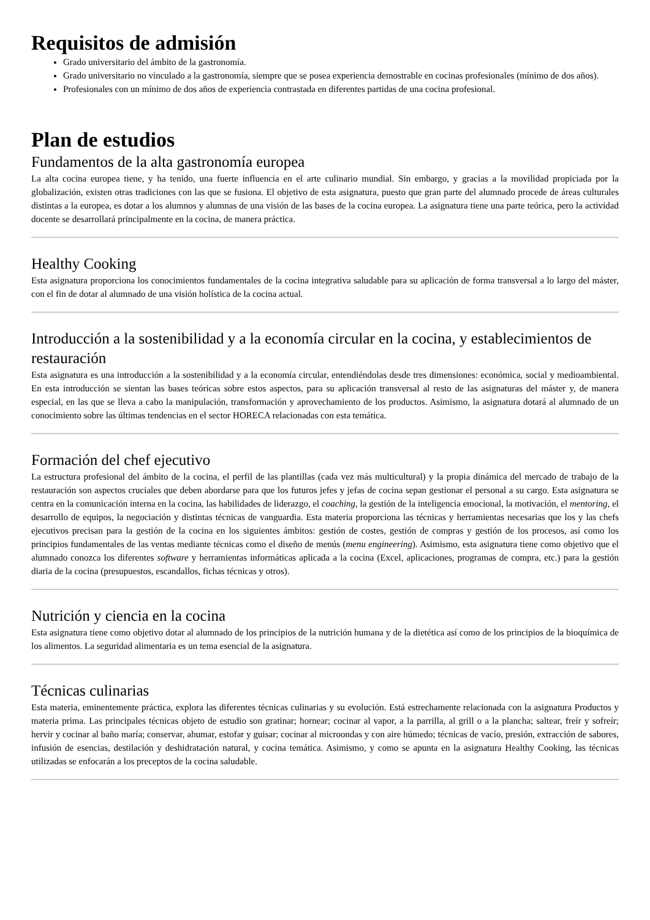Requisitos de admisión
Grado universitario del ámbito de la gastronomía.
Grado universitario no vinculado a la gastronomía, siempre que se posea experiencia demostrable en cocinas profesionales (mínimo de dos años).
Profesionales con un mínimo de dos años de experiencia contrastada en diferentes partidas de una cocina profesional.
Plan de estudios
Fundamentos de la alta gastronomía europea
La alta cocina europea tiene, y ha tenido, una fuerte influencia en el arte culinario mundial. Sin embargo, y gracias a la movilidad propiciada por la globalización, existen otras tradiciones con las que se fusiona. El objetivo de esta asignatura, puesto que gran parte del alumnado procede de áreas culturales distintas a la europea, es dotar a los alumnos y alumnas de una visión de las bases de la cocina europea. La asignatura tiene una parte teórica, pero la actividad docente se desarrollará principalmente en la cocina, de manera práctica.
Healthy Cooking
Esta asignatura proporciona los conocimientos fundamentales de la cocina integrativa saludable para su aplicación de forma transversal a lo largo del máster, con el fin de dotar al alumnado de una visión holística de la cocina actual.
Introducción a la sostenibilidad y a la economía circular en la cocina, y establecimientos de restauración
Esta asignatura es una introducción a la sostenibilidad y a la economía circular, entendiéndolas desde tres dimensiones: económica, social y medioambiental. En esta introducción se sientan las bases teóricas sobre estos aspectos, para su aplicación transversal al resto de las asignaturas del máster y, de manera especial, en las que se lleva a cabo la manipulación, transformación y aprovechamiento de los productos. Asimismo, la asignatura dotará al alumnado de un conocimiento sobre las últimas tendencias en el sector HORECA relacionadas con esta temática.
Formación del chef ejecutivo
La estructura profesional del ámbito de la cocina, el perfil de las plantillas (cada vez más multicultural) y la propia dinámica del mercado de trabajo de la restauración son aspectos cruciales que deben abordarse para que los futuros jefes y jefas de cocina sepan gestionar el personal a su cargo. Esta asignatura se centra en la comunicación interna en la cocina, las habilidades de liderazgo, el coaching, la gestión de la inteligencia emocional, la motivación, el mentoring, el desarrollo de equipos, la negociación y distintas técnicas de vanguardia. Esta materia proporciona las técnicas y herramientas necesarias que los y las chefs ejecutivos precisan para la gestión de la cocina en los siguientes ámbitos: gestión de costes, gestión de compras y gestión de los procesos, así como los principios fundamentales de las ventas mediante técnicas como el diseño de menús (menu engineering). Asimismo, esta asignatura tiene como objetivo que el alumnado conozca los diferentes software y herramientas informáticas aplicada a la cocina (Excel, aplicaciones, programas de compra, etc.) para la gestión diaria de la cocina (presupuestos, escandallos, fichas técnicas y otros).
Nutrición y ciencia en la cocina
Esta asignatura tiene como objetivo dotar al alumnado de los principios de la nutrición humana y de la dietética así como de los principios de la bioquímica de los alimentos. La seguridad alimentaria es un tema esencial de la asignatura.
Técnicas culinarias
Esta materia, eminentemente práctica, explora las diferentes técnicas culinarias y su evolución. Está estrechamente relacionada con la asignatura Productos y materia prima. Las principales técnicas objeto de estudio son gratinar; hornear; cocinar al vapor, a la parrilla, al grill o a la plancha; saltear, freír y sofreír; hervir y cocinar al baño maría; conservar, ahumar, estofar y guisar; cocinar al microondas y con aire húmedo; técnicas de vacío, presión, extracción de sabores, infusión de esencias, destilación y deshidratación natural, y cocina temática. Asimismo, y como se apunta en la asignatura Healthy Cooking, las técnicas utilizadas se enfocarán a los preceptos de la cocina saludable.